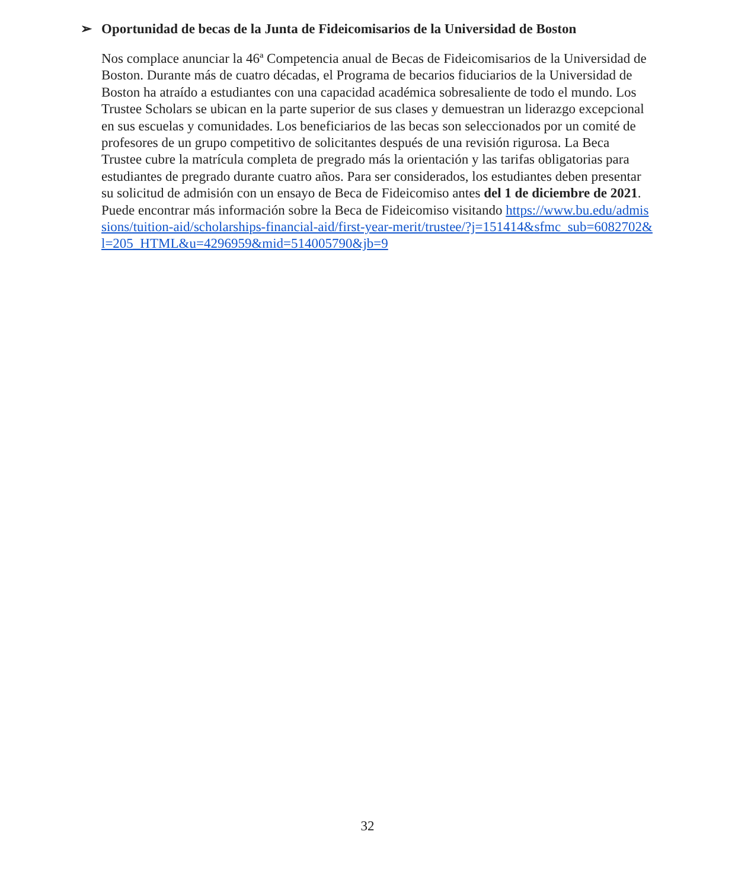➢ Oportunidad de becas de la Junta de Fideicomisarios de la Universidad de Boston
Nos complace anunciar la 46ª Competencia anual de Becas de Fideicomisarios de la Universidad de Boston. Durante más de cuatro décadas, el Programa de becarios fiduciarios de la Universidad de Boston ha atraído a estudiantes con una capacidad académica sobresaliente de todo el mundo. Los Trustee Scholars se ubican en la parte superior de sus clases y demuestran un liderazgo excepcional en sus escuelas y comunidades. Los beneficiarios de las becas son seleccionados por un comité de profesores de un grupo competitivo de solicitantes después de una revisión rigurosa. La Beca Trustee cubre la matrícula completa de pregrado más la orientación y las tarifas obligatorias para estudiantes de pregrado durante cuatro años. Para ser considerados, los estudiantes deben presentar su solicitud de admisión con un ensayo de Beca de Fideicomiso antes del 1 de diciembre de 2021. Puede encontrar más información sobre la Beca de Fideicomiso visitando https://www.bu.edu/admissions/tuition-aid/scholarships-financial-aid/first-year-merit/trustee/?j=151414&sfmc_sub=6082702&l=205_HTML&u=4296959&mid=514005790&jb=9
32